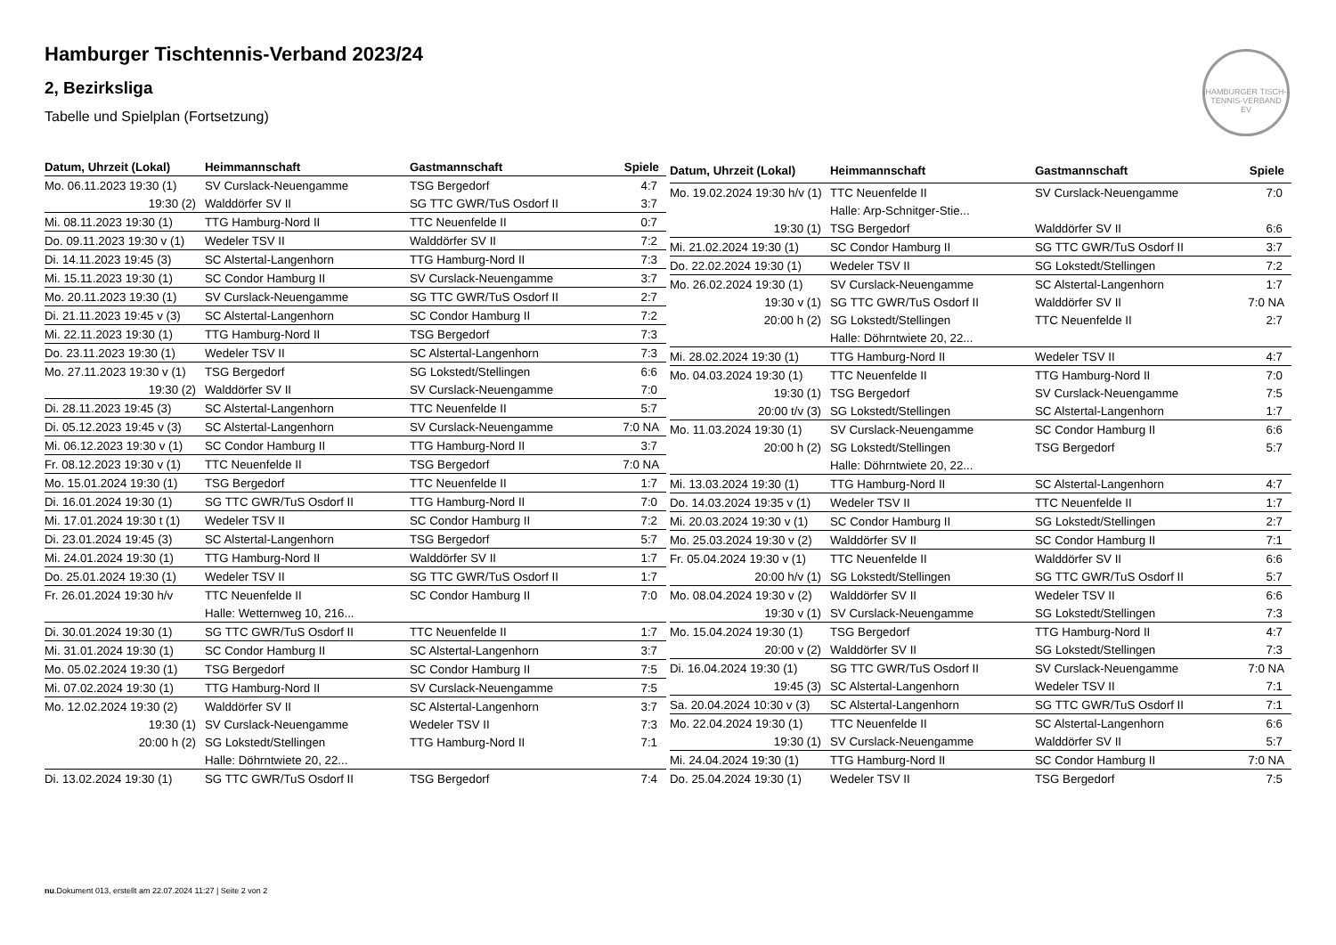Hamburger Tischtennis-Verband 2023/24
2, Bezirksliga
Tabelle und Spielplan (Fortsetzung)
HAMBURGER TISCH-TENNIS-VERBAND EV
| Datum, Uhrzeit (Lokal) | Heimmannschaft | Gastmannschaft | Spiele |
| --- | --- | --- | --- |
| Mo. 06.11.2023 19:30 (1) | SV Curslack-Neuengamme | TSG Bergedorf | 4:7 |
| 19:30 (2) | Walddörfer SV II | SG TTC GWR/TuS Osdorf II | 3:7 |
| Mi. 08.11.2023 19:30 (1) | TTG Hamburg-Nord II | TTC Neuenfelde II | 0:7 |
| Do. 09.11.2023 19:30 v (1) | Wedeler TSV II | Walddörfer SV II | 7:2 |
| Di. 14.11.2023 19:45 (3) | SC Alstertal-Langenhorn | TTG Hamburg-Nord II | 7:3 |
| Mi. 15.11.2023 19:30 (1) | SC Condor Hamburg II | SV Curslack-Neuengamme | 3:7 |
| Mo. 20.11.2023 19:30 (1) | SV Curslack-Neuengamme | SG TTC GWR/TuS Osdorf II | 2:7 |
| Di. 21.11.2023 19:45 v (3) | SC Alstertal-Langenhorn | SC Condor Hamburg II | 7:2 |
| Mi. 22.11.2023 19:30 (1) | TTG Hamburg-Nord II | TSG Bergedorf | 7:3 |
| Do. 23.11.2023 19:30 (1) | Wedeler TSV II | SC Alstertal-Langenhorn | 7:3 |
| Mo. 27.11.2023 19:30 v (1) | TSG Bergedorf | SG Lokstedt/Stellingen | 6:6 |
| 19:30 (2) | Walddörfer SV II | SV Curslack-Neuengamme | 7:0 |
| Di. 28.11.2023 19:45 (3) | SC Alstertal-Langenhorn | TTC Neuenfelde II | 5:7 |
| Di. 05.12.2023 19:45 v (3) | SC Alstertal-Langenhorn | SV Curslack-Neuengamme | 7:0 NA |
| Mi. 06.12.2023 19:30 v (1) | SC Condor Hamburg II | TTG Hamburg-Nord II | 3:7 |
| Fr. 08.12.2023 19:30 v (1) | TTC Neuenfelde II | TSG Bergedorf | 7:0 NA |
| Mo. 15.01.2024 19:30 (1) | TSG Bergedorf | TTC Neuenfelde II | 1:7 |
| Di. 16.01.2024 19:30 (1) | SG TTC GWR/TuS Osdorf II | TTG Hamburg-Nord II | 7:0 |
| Mi. 17.01.2024 19:30 t (1) | Wedeler TSV II | SC Condor Hamburg II | 7:2 |
| Di. 23.01.2024 19:45 (3) | SC Alstertal-Langenhorn | TSG Bergedorf | 5:7 |
| Mi. 24.01.2024 19:30 (1) | TTG Hamburg-Nord II | Walddörfer SV II | 1:7 |
| Do. 25.01.2024 19:30 (1) | Wedeler TSV II | SG TTC GWR/TuS Osdorf II | 1:7 |
| Fr. 26.01.2024 19:30 h/v | TTC Neuenfelde II | SC Condor Hamburg II | 7:0 |
| | Halle: Wetternweg 10, 216... | | |
| Di. 30.01.2024 19:30 (1) | SG TTC GWR/TuS Osdorf II | TTC Neuenfelde II | 1:7 |
| Mi. 31.01.2024 19:30 (1) | SC Condor Hamburg II | SC Alstertal-Langenhorn | 3:7 |
| Mo. 05.02.2024 19:30 (1) | TSG Bergedorf | SC Condor Hamburg II | 7:5 |
| Mi. 07.02.2024 19:30 (1) | TTG Hamburg-Nord II | SV Curslack-Neuengamme | 7:5 |
| Mo. 12.02.2024 19:30 (2) | Walddörfer SV II | SC Alstertal-Langenhorn | 3:7 |
| 19:30 (1) | SV Curslack-Neuengamme | Wedeler TSV II | 7:3 |
| 20:00 h (2) | SG Lokstedt/Stellingen | TTG Hamburg-Nord II | 7:1 |
| | Halle: Döhrntwiete 20, 22... | | |
| Di. 13.02.2024 19:30 (1) | SG TTC GWR/TuS Osdorf II | TSG Bergedorf | 7:4 |
| Datum, Uhrzeit (Lokal) | Heimmannschaft | Gastmannschaft | Spiele |
| --- | --- | --- | --- |
| Mo. 19.02.2024 19:30 h/v (1) | TTC Neuenfelde II | SV Curslack-Neuengamme | 7:0 |
| | Halle: Arp-Schnitger-Stie... | | |
| 19:30 (1) | TSG Bergedorf | Walddörfer SV II | 6:6 |
| Mi. 21.02.2024 19:30 (1) | SC Condor Hamburg II | SG TTC GWR/TuS Osdorf II | 3:7 |
| Do. 22.02.2024 19:30 (1) | Wedeler TSV II | SG Lokstedt/Stellingen | 7:2 |
| Mo. 26.02.2024 19:30 (1) | SV Curslack-Neuengamme | SC Alstertal-Langenhorn | 1:7 |
| 19:30 v (1) | SG TTC GWR/TuS Osdorf II | Walddörfer SV II | 7:0 NA |
| 20:00 h (2) | SG Lokstedt/Stellingen | TTC Neuenfelde II | 2:7 |
| | Halle: Döhrntwiete 20, 22... | | |
| Mi. 28.02.2024 19:30 (1) | TTG Hamburg-Nord II | Wedeler TSV II | 4:7 |
| Mo. 04.03.2024 19:30 (1) | TTC Neuenfelde II | TTG Hamburg-Nord II | 7:0 |
| 19:30 (1) | TSG Bergedorf | SV Curslack-Neuengamme | 7:5 |
| 20:00 t/v (3) | SG Lokstedt/Stellingen | SC Alstertal-Langenhorn | 1:7 |
| Mo. 11.03.2024 19:30 (1) | SV Curslack-Neuengamme | SC Condor Hamburg II | 6:6 |
| 20:00 h (2) | SG Lokstedt/Stellingen | TSG Bergedorf | 5:7 |
| | Halle: Döhrntwiete 20, 22... | | |
| Mi. 13.03.2024 19:30 (1) | TTG Hamburg-Nord II | SC Alstertal-Langenhorn | 4:7 |
| Do. 14.03.2024 19:35 v (1) | Wedeler TSV II | TTC Neuenfelde II | 1:7 |
| Mi. 20.03.2024 19:30 v (1) | SC Condor Hamburg II | SG Lokstedt/Stellingen | 2:7 |
| Mo. 25.03.2024 19:30 v (2) | Walddörfer SV II | SC Condor Hamburg II | 7:1 |
| Fr. 05.04.2024 19:30 v (1) | TTC Neuenfelde II | Walddörfer SV II | 6:6 |
| 20:00 h/v (1) | SG Lokstedt/Stellingen | SG TTC GWR/TuS Osdorf II | 5:7 |
| Mo. 08.04.2024 19:30 v (2) | Walddörfer SV II | Wedeler TSV II | 6:6 |
| 19:30 v (1) | SV Curslack-Neuengamme | SG Lokstedt/Stellingen | 7:3 |
| Mo. 15.04.2024 19:30 (1) | TSG Bergedorf | TTG Hamburg-Nord II | 4:7 |
| 20:00 v (2) | Walddörfer SV II | SG Lokstedt/Stellingen | 7:3 |
| Di. 16.04.2024 19:30 (1) | SG TTC GWR/TuS Osdorf II | SV Curslack-Neuengamme | 7:0 NA |
| 19:45 (3) | SC Alstertal-Langenhorn | Wedeler TSV II | 7:1 |
| Sa. 20.04.2024 10:30 v (3) | SC Alstertal-Langenhorn | SG TTC GWR/TuS Osdorf II | 7:1 |
| Mo. 22.04.2024 19:30 (1) | TTC Neuenfelde II | SC Alstertal-Langenhorn | 6:6 |
| 19:30 (1) | SV Curslack-Neuengamme | Walddörfer SV II | 5:7 |
| Mi. 24.04.2024 19:30 (1) | TTG Hamburg-Nord II | SC Condor Hamburg II | 7:0 NA |
| Do. 25.04.2024 19:30 (1) | Wedeler TSV II | TSG Bergedorf | 7:5 |
nu.Dokument 013, erstellt am 22.07.2024 11:27 | Seite 2 von 2